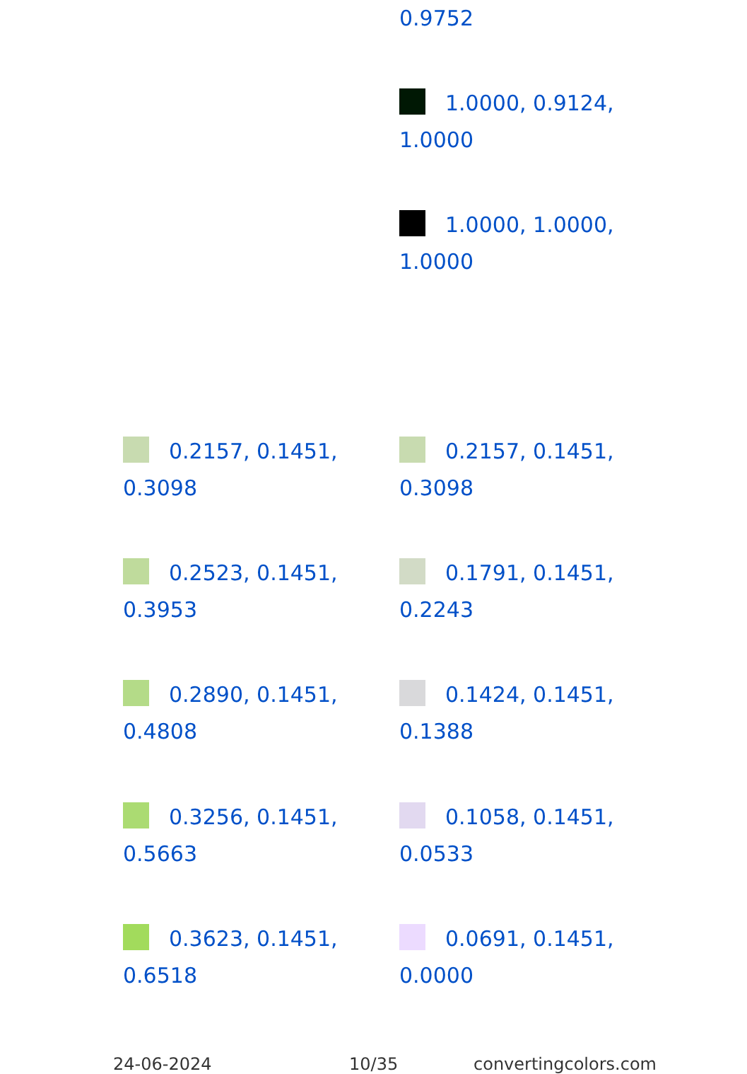0.9752
1.0000, 0.9124, 1.0000
1.0000, 1.0000, 1.0000
0.2157, 0.1451, 0.3098
0.2157, 0.1451, 0.3098
0.2523, 0.1451, 0.3953
0.1791, 0.1451, 0.2243
0.2890, 0.1451, 0.4808
0.1424, 0.1451, 0.1388
0.3256, 0.1451, 0.5663
0.1058, 0.1451, 0.0533
0.3623, 0.1451, 0.6518
0.0691, 0.1451, 0.0000
24-06-2024 10/35 convertingcolors.com